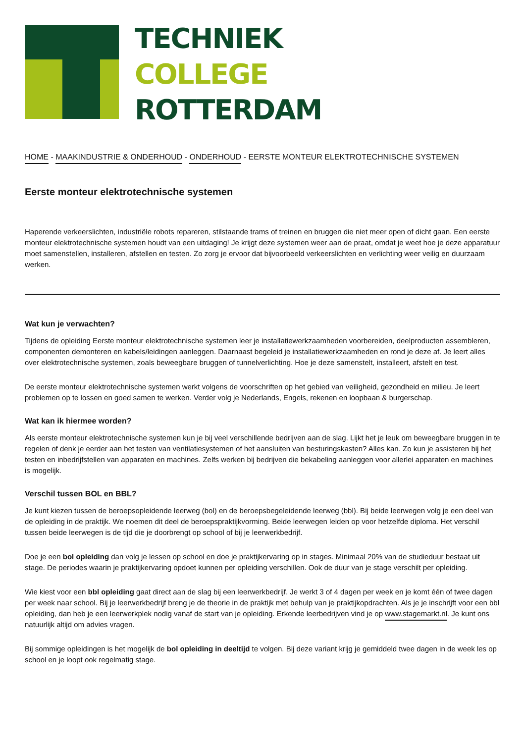TECHNIEK
COLLEGE
ROTTERDAM
HOME - MAAKINDUSTRIE & ONDERHOUD - ONDERHOUD - EERSTE MONTEUR ELEKTROTECHNISCHE SYSTEMEN
Eerste monteur elektrotechnische systemen
Haperende verkeerslichten, industriële robots repareren, stilstaande trams of treinen en bruggen die niet meer open of dicht gaan. Een eerste monteur elektrotechnische systemen houdt van een uitdaging! Je krijgt deze systemen weer aan de praat, omdat je weet hoe je deze apparatuur moet samenstellen, installeren, afstellen en testen. Zo zorg je ervoor dat bijvoorbeeld verkeerslichten en verlichting weer veilig en duurzaam werken.
Wat kun je verwachten?
Tijdens de opleiding Eerste monteur elektrotechnische systemen leer je installatiewerkzaamheden voorbereiden, deelproducten assembleren, componenten demonteren en kabels/leidingen aanleggen. Daarnaast begeleid je installatiewerkzaamheden en rond je deze af. Je leert alles over elektrotechnische systemen, zoals beweegbare bruggen of tunnelverlichting. Hoe je deze samenstelt, installeert, afstelt en test.
De eerste monteur elektrotechnische systemen werkt volgens de voorschriften op het gebied van veiligheid, gezondheid en milieu. Je leert problemen op te lossen en goed samen te werken. Verder volg je Nederlands, Engels, rekenen en loopbaan & burgerschap.
Wat kan ik hiermee worden?
Als eerste monteur elektrotechnische systemen kun je bij veel verschillende bedrijven aan de slag. Lijkt het je leuk om beweegbare bruggen in te regelen of denk je eerder aan het testen van ventilatiesystemen of het aansluiten van besturingskasten? Alles kan. Zo kun je assisteren bij het testen en inbedrijfstellen van apparaten en machines. Zelfs werken bij bedrijven die bekabeling aanleggen voor allerlei apparaten en machines is mogelijk.
Verschil tussen BOL en BBL?
Je kunt kiezen tussen de beroepsopleidende leerweg (bol) en de beroepsbegeleidende leerweg (bbl). Bij beide leerwegen volg je een deel van de opleiding in de praktijk. We noemen dit deel de beroepspraktijkvorming. Beide leerwegen leiden op voor hetzelfde diploma. Het verschil tussen beide leerwegen is de tijd die je doorbrengt op school of bij je leerwerkbedrijf.
Doe je een bol opleiding dan volg je lessen op school en doe je praktijkervaring op in stages. Minimaal 20% van de studieduur bestaat uit stage. De periodes waarin je praktijkervaring opdoet kunnen per opleiding verschillen. Ook de duur van je stage verschilt per opleiding.
Wie kiest voor een bbl opleiding gaat direct aan de slag bij een leerwerkbedrijf. Je werkt 3 of 4 dagen per week en je komt één of twee dagen per week naar school. Bij je leerwerkbedrijf breng je de theorie in de praktijk met behulp van je praktijkopdrachten. Als je je inschrijft voor een bbl opleiding, dan heb je een leerwerkplek nodig vanaf de start van je opleiding. Erkende leerbedrijven vind je op www.stagemarkt.nl. Je kunt ons natuurlijk altijd om advies vragen.
Bij sommige opleidingen is het mogelijk de bol opleiding in deeltijd te volgen. Bij deze variant krijg je gemiddeld twee dagen in de week les op school en je loopt ook regelmatig stage.